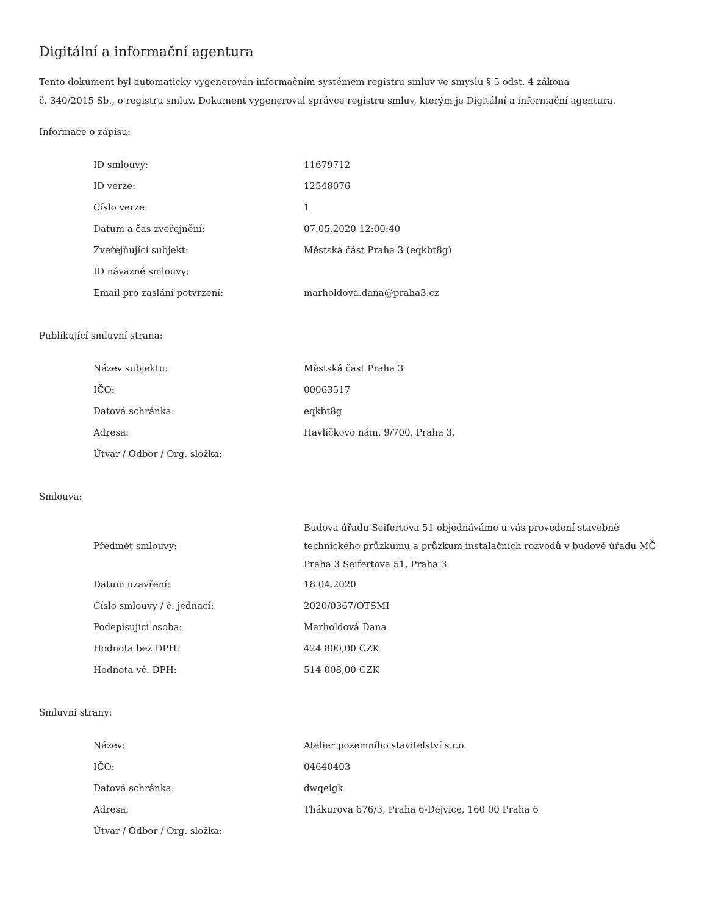Digitální a informační agentura
Tento dokument byl automaticky vygenerován informačním systémem registru smluv ve smyslu § 5 odst. 4 zákona
č. 340/2015 Sb., o registru smluv. Dokument vygeneroval správce registru smluv, kterým je Digitální a informační agentura.
Informace o zápisu:
| ID smlouvy: | 11679712 |
| ID verze: | 12548076 |
| Číslo verze: | 1 |
| Datum a čas zveřejnění: | 07.05.2020 12:00:40 |
| Zveřejňující subjekt: | Městská část Praha 3 (eqkbt8g) |
| ID návazné smlouvy: | |
| Email pro zaslání potvrzení: | marholdova.dana@praha3.cz |
Publikující smluvní strana:
| Název subjektu: | Městská část Praha 3 |
| IČO: | 00063517 |
| Datová schránka: | eqkbt8g |
| Adresa: | Havlíčkovo nám. 9/700, Praha 3, |
| Útvar / Odbor / Org. složka: | |
Smlouva:
| Předmět smlouvy: | Budova úřadu Seifertova 51 objednáváme u vás provedení stavebně technického průzkumu a průzkum instalačních rozvodů v budově úřadu MČ Praha 3 Seifertova 51, Praha 3 |
| Datum uzavření: | 18.04.2020 |
| Číslo smlouvy / č. jednací: | 2020/0367/OTSMI |
| Podepisující osoba: | Marholdová Dana |
| Hodnota bez DPH: | 424 800,00 CZK |
| Hodnota vč. DPH: | 514 008,00 CZK |
Smluvní strany:
| Název: | Atelier pozemního stavitelství s.r.o. |
| IČO: | 04640403 |
| Datová schránka: | dwqeigk |
| Adresa: | Thákurova 676/3, Praha 6-Dejvice, 160 00 Praha 6 |
| Útvar / Odbor / Org. složka: | |